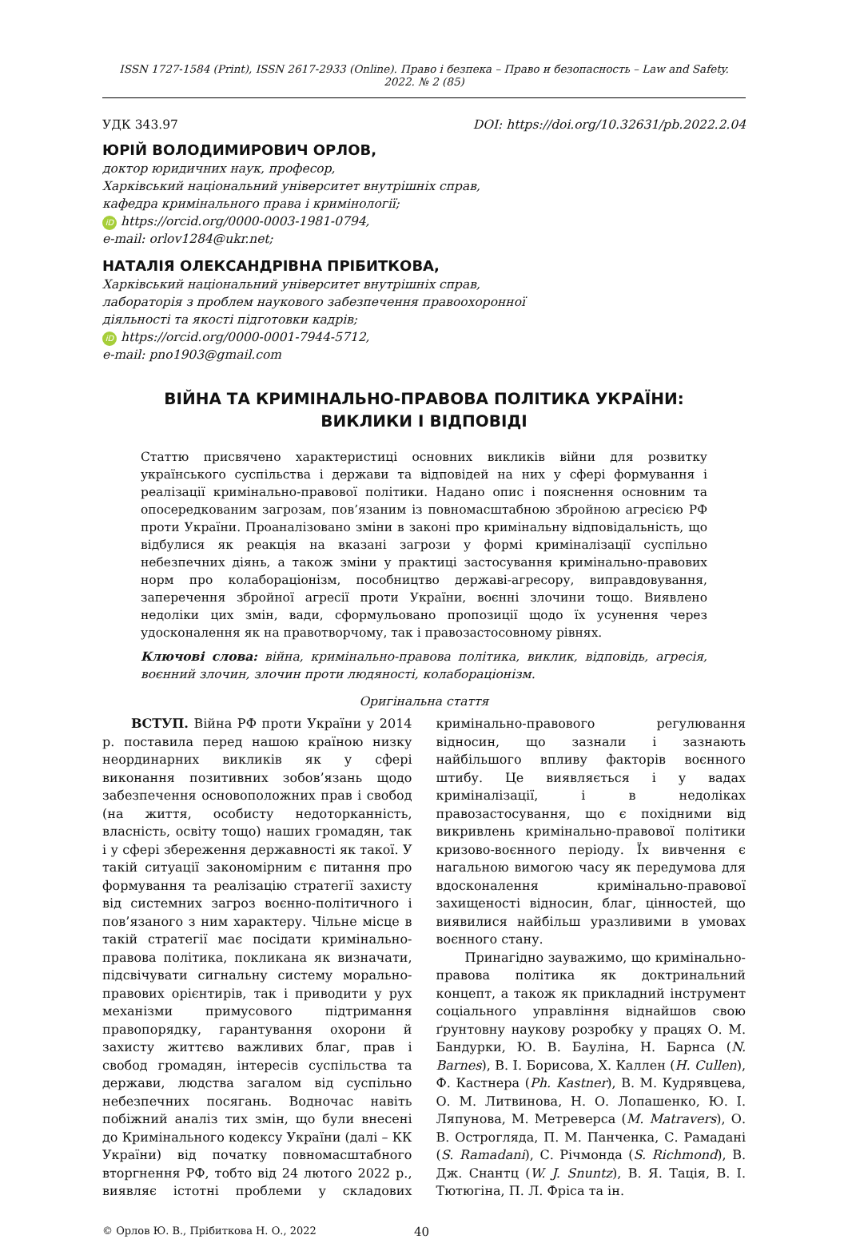ISSN 1727-1584 (Print), ISSN 2617-2933 (Online). Право і безпека – Право и безопасность – Law and Safety. 2022. № 2 (85)
УДК 343.97 DOI: https://doi.org/10.32631/pb.2022.2.04
ЮРІЙ ВОЛОДИМИРОВИЧ ОРЛОВ,
доктор юридичних наук, професор,
Харківський національний університет внутрішніх справ,
кафедра кримінального права і кримінології;
iD https://orcid.org/0000-0003-1981-0794,
e-mail: orlov1284@ukr.net;
НАТАЛІЯ ОЛЕКСАНДРІВНА ПРІБИТКОВА,
Харківський національний університет внутрішніх справ,
лабораторія з проблем наукового забезпечення правоохоронної
діяльності та якості підготовки кадрів;
iD https://orcid.org/0000-0001-7944-5712,
e-mail: pno1903@gmail.com
ВІЙНА ТА КРИМІНАЛЬНО-ПРАВОВА ПОЛІТИКА УКРАЇНИ:
ВИКЛИКИ І ВІДПОВІДІ
Статтю присвячено характеристиці основних викликів війни для розвитку українського суспільства і держави та відповідей на них у сфері формування і реалізації кримінально-правової політики. Надано опис і пояснення основним та опосередкованим загрозам, пов’язаним із повномасштабною збройною агресією РФ проти України. Проаналізовано зміни в законі про кримінальну відповідальність, що відбулися як реакція на вказані загрози у формі криміналізації суспільно небезпечних діянь, а також зміни у практиці застосування кримінально-правових норм про колабораціонізм, пособництво державі-агресору, виправдовування, заперечення збройної агресії проти України, воєнні злочини тощо. Виявлено недоліки цих змін, вади, сформульовано пропозиції щодо їх усунення через удосконалення як на правотворчому, так і правозастосовному рівнях.
Ключові слова: війна, кримінально-правова політика, виклик, відповідь, агресія, воєнний злочин, злочин проти людяності, колабораціонізм.
Оригінальна стаття
ВСТУП. Війна РФ проти України у 2014 р. поставила перед нашою країною низку неординарних викликів як у сфері виконання позитивних зобов’язань щодо забезпечення основоположних прав і свобод (на життя, особисту недоторканність, власність, освіту тощо) наших громадян, так і у сфері збереження державності як такої. У такій ситуації закономірним є питання про формування та реалізацію стратегії захисту від системних загроз воєнно-політичного і пов’язаного з ним характеру. Чільне місце в такій стратегії має посідати кримінально-правова політика, покликана як визначати, підсвічувати сигнальну систему морально-правових орієнтирів, так і приводити у рух механізми примусового підтримання правопорядку, гарантування охорони й захисту життєво важливих благ, прав і свобод громадян, інтересів суспільства та держави, людства загалом від суспільно небезпечних посягань. Водночас навіть побіжний аналіз тих змін, що були внесені до Кримінального кодексу України (далі – КК України) від початку повномасштабного вторгнення РФ, тобто від 24 лютого 2022 р., виявляє істотні проблеми у складових кримінально-правового регулювання відносин, що зазнали і зазнають найбільшого впливу факторів воєнного штибу. Це виявляється і у вадах криміналізації, і в недоліках правозастосування, що є похідними від викривлень кримінально-правової політики кризово-воєнного періоду. Їх вивчення є нагальною вимогою часу як передумова для вдосконалення кримінально-правової захищеності відносин, благ, цінностей, що виявилися найбільш уразливими в умовах воєнного стану.
Принагідно зауважимо, що кримінально-правова політика як доктринальний концепт, а також як прикладний інструмент соціального управління віднайшов свою ґрунтовну наукову розробку у працях О. М. Бандурки, Ю. В. Бауліна, Н. Барнса (N. Barnes), В. І. Борисова, Х. Каллен (H. Cullen), Ф. Кастнера (Ph. Kastner), В. М. Кудрявцева, О. М. Литвинова, Н. О. Лопашенко, Ю. І. Ляпунова, М. Метреверса (M. Matravers), О. В. Острогляда, П. М. Панченка, С. Рамадані (S. Ramadani), С. Річмонда (S. Richmond), В. Дж. Снантц (W. J. Snuntz), В. Я. Тація, В. І. Тютюгіна, П. Л. Фріса та ін.
© Орлов Ю. В., Прібиткова Н. О., 2022 40